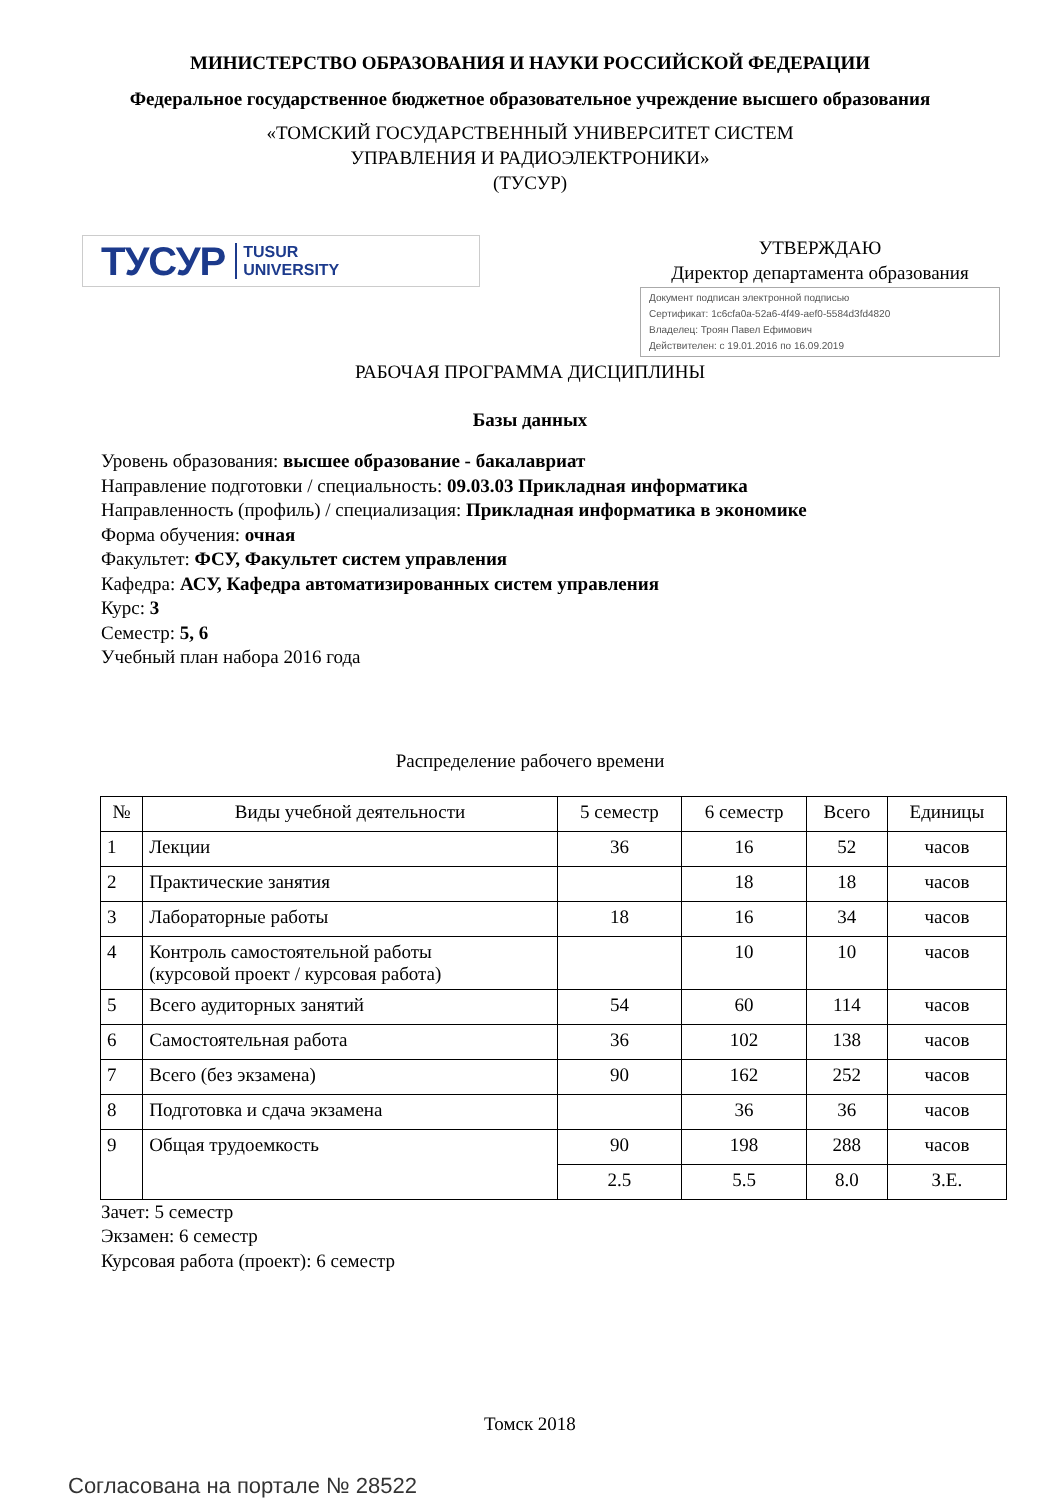МИНИСТЕРСТВО ОБРАЗОВАНИЯ И НАУКИ РОССИЙСКОЙ ФЕДЕРАЦИИ
Федеральное государственное бюджетное образовательное учреждение высшего образования
«ТОМСКИЙ ГОСУДАРСТВЕННЫЙ УНИВЕРСИТЕТ СИСТЕМ
УПРАВЛЕНИЯ И РАДИОЭЛЕКТРОНИКИ»
(ТУСУР)
ТУСУР TUSUR
UNIVERSITY
УТВЕРЖДАЮ
Директор департамента образования
Документ подписан электронной подписью
Сертификат: 1c6cfa0a-52a6-4f49-aef0-5584d3fd4820
Владелец: Троян Павел Ефимович
Действителен: с 19.01.2016 по 16.09.2019
РАБОЧАЯ ПРОГРАММА ДИСЦИПЛИНЫ
Базы данных
Уровень образования: высшее образование - бакалавриат
Направление подготовки / специальность: 09.03.03 Прикладная информатика
Направленность (профиль) / специализация: Прикладная информатика в экономике
Форма обучения: очная
Факультет: ФСУ, Факультет систем управления
Кафедра: АСУ, Кафедра автоматизированных систем управления
Курс: 3
Семестр: 5, 6
Учебный план набора 2016 года
Распределение рабочего времени
| № | Виды учебной деятельности | 5 семестр | 6 семестр | Всего | Единицы |
| --- | --- | --- | --- | --- | --- |
| 1 | Лекции | 36 | 16 | 52 | часов |
| 2 | Практические занятия | | 18 | 18 | часов |
| 3 | Лабораторные работы | 18 | 16 | 34 | часов |
| 4 | Контроль самостоятельной работы (курсовой проект / курсовая работа) | | 10 | 10 | часов |
| 5 | Всего аудиторных занятий | 54 | 60 | 114 | часов |
| 6 | Самостоятельная работа | 36 | 102 | 138 | часов |
| 7 | Всего (без экзамена) | 90 | 162 | 252 | часов |
| 8 | Подготовка и сдача экзамена | | 36 | 36 | часов |
| 9 | Общая трудоемкость | 90 | 198 | 288 | часов |
| | | 2.5 | 5.5 | 8.0 | З.Е. |
Зачет: 5 семестр
Экзамен: 6 семестр
Курсовая работа (проект): 6 семестр
Томск 2018
Согласована на портале № 28522